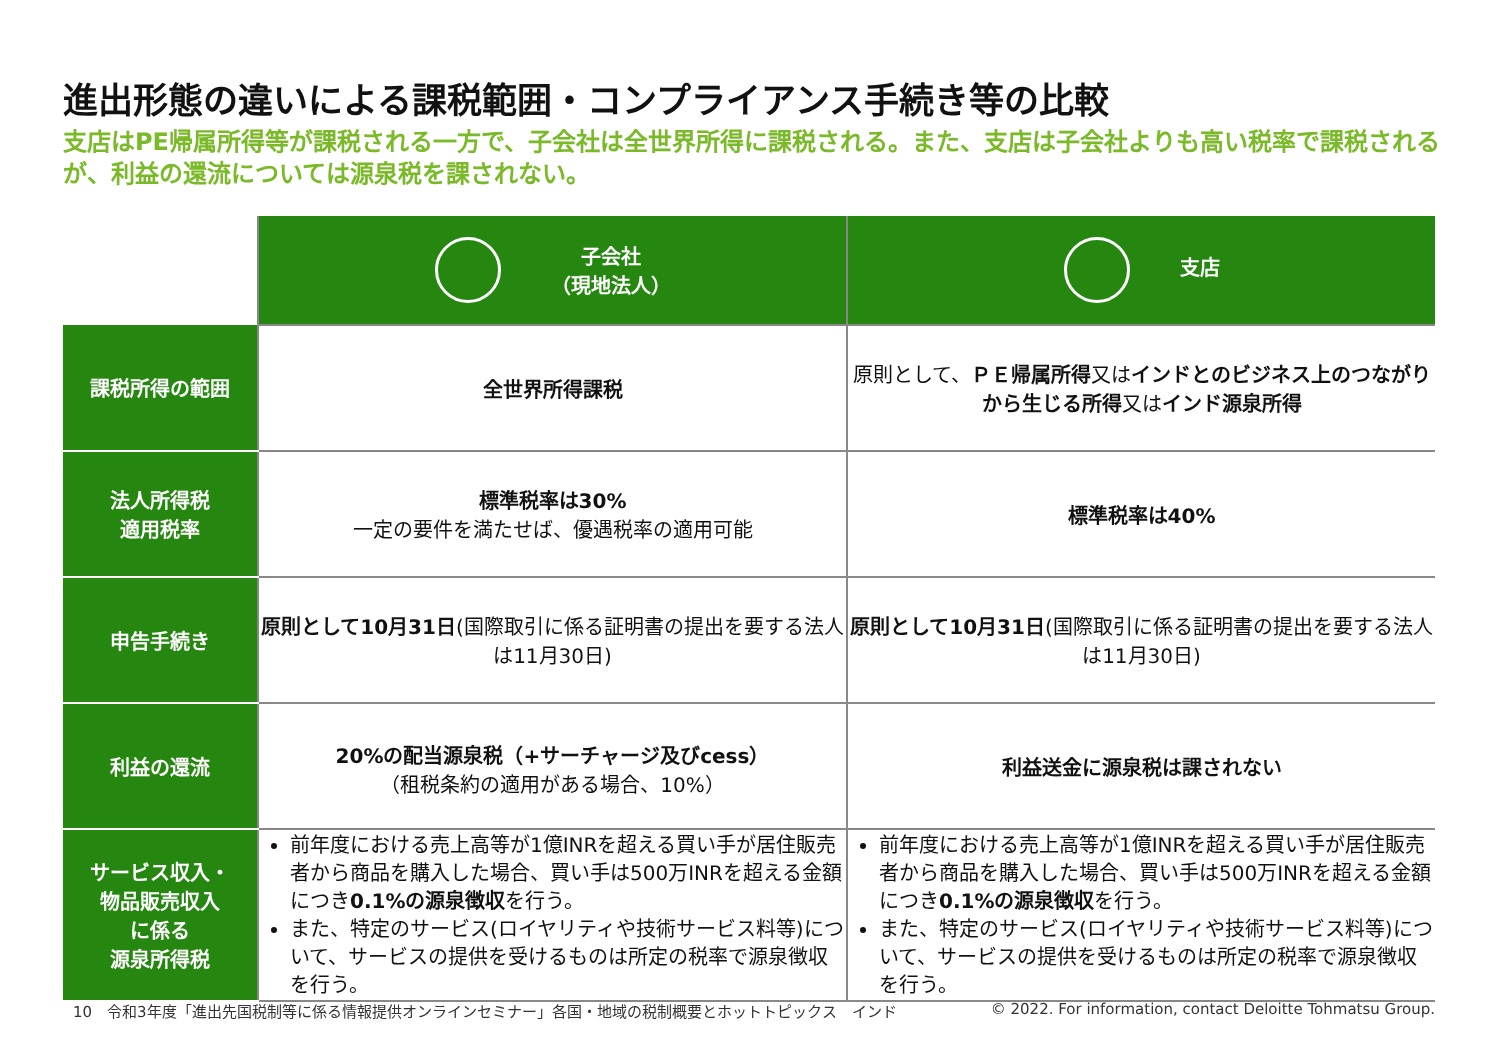進出形態の違いによる課税範囲・コンプライアンス手続き等の比較
支店はPE帰属所得等が課税される一方で、子会社は全世界所得に課税される。また、支店は子会社よりも高い税率で課税されるが、利益の還流については源泉税を課されない。
| | 子会社 （現地法人） | 支店 |
| 課税所得の範囲 | 全世界所得課税 | 原則として、 ＰＥ帰属所得 又は インドとのビジネス上のつながりから生じる所得 又は インド源泉所得 |
| 法人所得税 適用税率 | 標準税率は30% 一定の要件を満たせば、優遇税率の適用可能 | 標準税率は40% |
| 申告手続き | 原則として10月31日 (国際取引に係る証明書の提出を要する法人は11月30日) | 原則として10月31日 (国際取引に係る証明書の提出を要する法人は11月30日) |
| 利益の還流 | 20%の配当源泉税（+サーチャージ及びcess） （租税条約の適用がある場合、10%） | 利益送金に源泉税は課されない |
| サービス収入・ 物品販売収入 に係る 源泉所得税 | 前年度における売上高等が1億INRを超える買い手が居住販売者から商品を購入した場合、買い手は500万INRを超える金額につき 0.1%の源泉徴収 を行う。 また、特定のサービス(ロイヤリティや技術サービス料等)について、サービスの提供を受けるものは所定の税率で源泉徴収を行う。 | 前年度における売上高等が1億INRを超える買い手が居住販売者から商品を購入した場合、買い手は500万INRを超える金額につき 0.1%の源泉徴収 を行う。 また、特定のサービス(ロイヤリティや技術サービス料等)について、サービスの提供を受けるものは所定の税率で源泉徴収を行う。 |
10　令和3年度「進出先国税制等に係る情報提供オンラインセミナー」各国・地域の税制概要とホットトピックス　インド
© 2022. For information, contact Deloitte Tohmatsu Group.